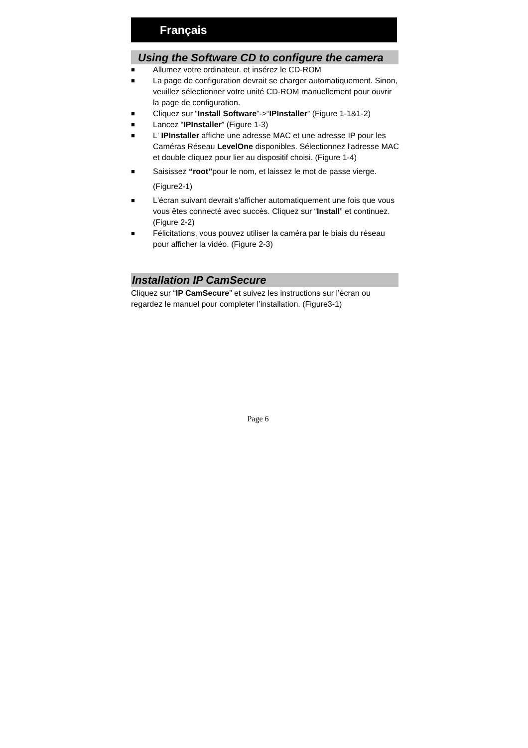Français
Using the Software CD to configure the camera
■ Allumez votre ordinateur. et insérez le CD-ROM
■ La page de configuration devrait se charger automatiquement. Sinon, veuillez sélectionner votre unité CD-ROM manuellement pour ouvrir la page de configuration.
■ Cliquez sur “Install Software”->“IPInstaller” (Figure 1-1&1-2)
■ Lancez “IPInstaller” (Figure 1-3)
■ L' IPInstaller affiche une adresse MAC et une adresse IP pour les Caméras Réseau LevelOne disponibles. Sélectionnez l'adresse MAC et double cliquez pour lier au dispositif choisi. (Figure 1-4)
■ Saisissez “root”pour le nom, et laissez le mot de passe vierge.
(Figure2-1)
■ L'écran suivant devrait s'afficher automatiquement une fois que vous vous êtes connecté avec succès. Cliquez sur “Install” et continuez. (Figure 2-2)
■ Félicitations, vous pouvez utiliser la caméra par le biais du réseau pour afficher la vidéo. (Figure 2-3)
Installation IP CamSecure
Cliquez sur “IP CamSecure” et suivez les instructions sur l’écran ou regardez le manuel pour completer l’installation. (Figure3-1)
Page 6